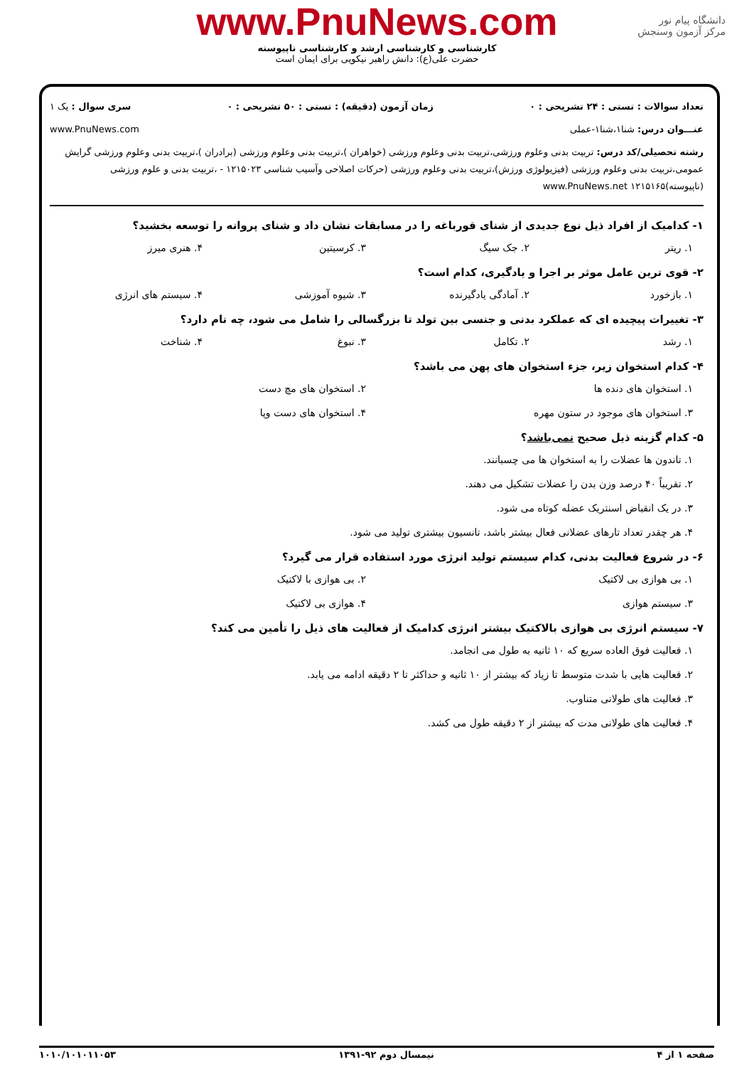www.PnuNews.com
کارشناسی و کارشناسی ارشد و کارشناسی ناپیوسته
حضرت علی(ع): دانش راهبر نیکویی برای ایمان است
دانشگاه پیام نور
مرکز آزمون وسنجش
تعداد سوالات : تستی : ۲۴ تشریحی : ۰ زمان آزمون (دقیقه) : تستی : ۵۰ تشریحی : ۰ سری سوال : یک ۱
عنـــوان درس: شنا۱،شنا۱-عملی www.PnuNews.com
رشته تحصیلی/کد درس: تربیت بدنی وعلوم ورزشی،تربیت بدنی وعلوم ورزشی (خواهران )،تربیت بدنی وعلوم ورزشی (برادران )،تربیت بدنی وعلوم ورزشی گرایش عمومی،تربیت بدنی وعلوم ورزشی (فیزیولوژی ورزش)،تربیت بدنی وعلوم ورزشی (حرکات اصلاحی وآسیب شناسی ۱۲۱۵۰۲۳ - ،تربیت بدنی و علوم ورزشی (ناپیوسته)۱۲۱۵۱۶۵ www.PnuNews.net
۱- کدامیک از افراد ذیل نوع جدیدی از شنای قورباغه را در مسابقات نشان داد و شنای پروانه را توسعه بخشید؟
۱. ریتر ۲. جک سیگ ۳. کرسیتین ۴. هنری میرز
۲- قوی ترین عامل موثر بر اجرا و یادگیری، کدام است؟
۱. بازخورد ۲. آمادگی یادگیرنده ۳. شیوه آموزشی ۴. سیستم های انرژی
۳- تغییرات پیچیده ای که عملکرد بدنی و جنسی بین تولد تا بزرگسالی را شامل می شود، چه نام دارد؟
۱. رشد ۲. تکامل ۳. نبوغ ۴. شناخت
۴- کدام استخوان زیر، جزء استخوان های پهن می باشد؟
۱. استخوان های دنده ها ۲. استخوان های مچ دست
۳. استخوان های موجود در ستون مهره ۴. استخوان های دست وپا
۵- کدام گزینه ذیل صحیح نمی‌باشد؟
۱. تاندون ها عضلات را به استخوان ها می چسبانند.
۲. تقریباً ۴۰ درصد وزن بدن را عضلات تشکیل می دهند.
۳. در یک انقباض اسنتریک عضله کوتاه می شود.
۴. هر چقدر تعداد تارهای عضلانی فعال بیشتر باشد، تانسیون بیشتری تولید می شود.
۶- در شروع فعالیت بدنی، کدام سیستم تولید انرژی مورد استفاده قرار می گیرد؟
۱. بی هوازی بی لاکتیک ۲. بی هوازی با لاکتیک
۳. سیستم هوازی ۴. هوازی بی لاکتیک
۷- سیستم انرژی بی هوازی بالاکتیک بیشتر انرژی کدامیک از فعالیت های ذیل را تأمین می کند؟
۱. فعالیت فوق العاده سریع که ۱۰ ثانیه به طول می انجامد.
۲. فعالیت هایی با شدت متوسط تا زیاد که بیشتر از ۱۰ ثانیه و حداکثر تا ۲ دقیقه ادامه می یابد.
۳. فعالیت های طولانی متناوب.
۴. فعالیت های طولانی مدت که بیشتر از ۲ دقیقه طول می کشد.
صفحه ۱ از ۴ نیمسال دوم ۹۲-۱۳۹۱ ۱۰۱۰/۱۰۱۰۱۱۰۵۳